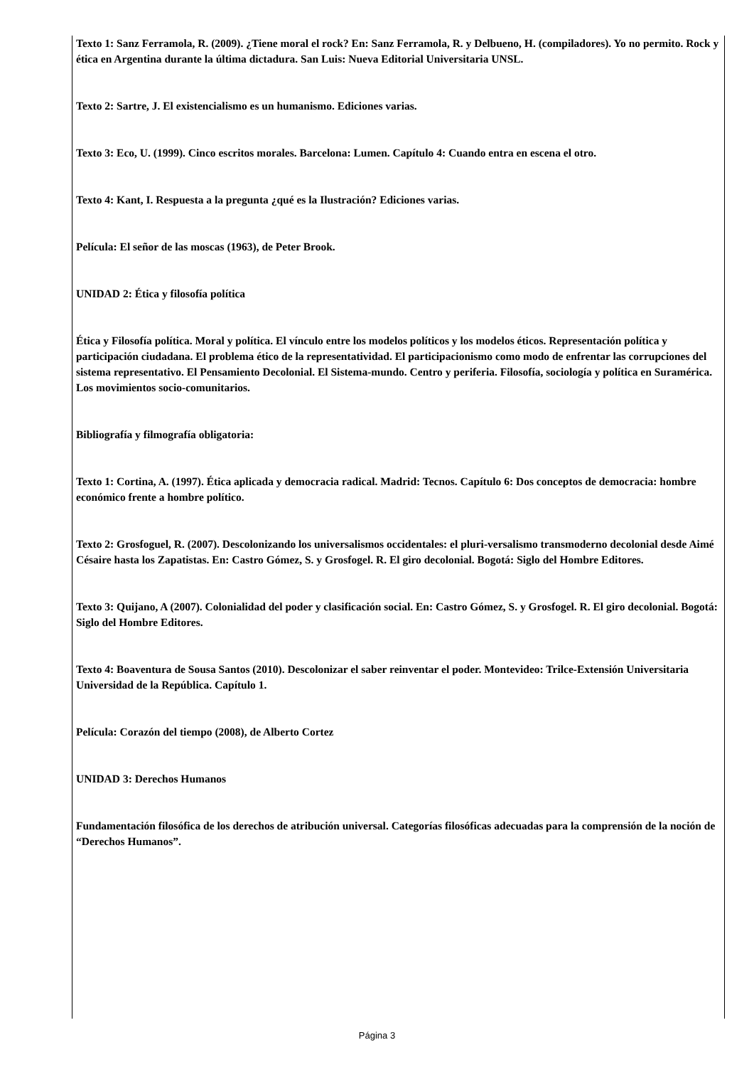Texto 1: Sanz Ferramola, R. (2009). ¿Tiene moral el rock? En: Sanz Ferramola, R. y Delbueno, H. (compiladores). Yo no permito. Rock y ética en Argentina durante la última dictadura. San Luis: Nueva Editorial Universitaria UNSL.
Texto 2: Sartre, J. El existencialismo es un humanismo. Ediciones varias.
Texto 3: Eco, U. (1999). Cinco escritos morales. Barcelona: Lumen. Capítulo 4: Cuando entra en escena el otro.
Texto 4: Kant, I. Respuesta a la pregunta ¿qué es la Ilustración? Ediciones varias.
Película: El señor de las moscas (1963), de Peter Brook.
UNIDAD 2: Ética y filosofía política
Ética y Filosofía política. Moral y política. El vínculo entre los modelos políticos y los modelos éticos. Representación política y participación ciudadana. El problema ético de la representatividad. El participacionismo como modo de enfrentar las corrupciones del sistema representativo. El Pensamiento Decolonial. El Sistema-mundo. Centro y periferia. Filosofía, sociología y política en Suramérica. Los movimientos socio-comunitarios.
Bibliografía y filmografía obligatoria:
Texto 1: Cortina, A. (1997). Ética aplicada y democracia radical. Madrid: Tecnos. Capítulo 6: Dos conceptos de democracia: hombre económico frente a hombre político.
Texto 2: Grosfoguel, R. (2007). Descolonizando los universalismos occidentales: el pluri-versalismo transmoderno decolonial desde Aimé Césaire hasta los Zapatistas. En: Castro Gómez, S. y Grosfogel. R. El giro decolonial. Bogotá: Siglo del Hombre Editores.
Texto 3: Quijano, A (2007). Colonialidad del poder y clasificación social. En: Castro Gómez, S. y Grosfogel. R. El giro decolonial. Bogotá: Siglo del Hombre Editores.
Texto 4: Boaventura de Sousa Santos (2010). Descolonizar el saber reinventar el poder. Montevideo: Trilce-Extensión Universitaria Universidad de la República. Capítulo 1.
Película: Corazón del tiempo (2008), de Alberto Cortez
UNIDAD 3: Derechos Humanos
Fundamentación filosófica de los derechos de atribución universal. Categorías filosóficas adecuadas para la comprensión de la noción de “Derechos Humanos”.
Página 3